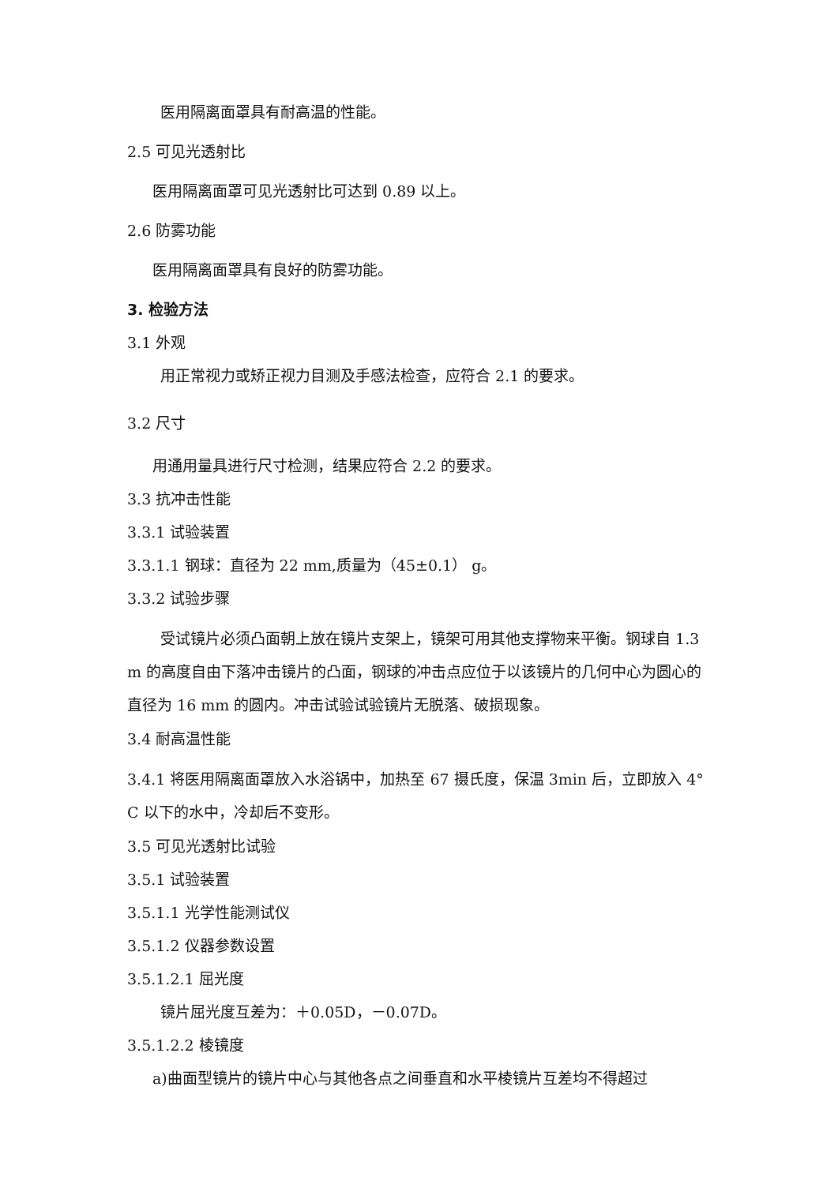医用隔离面罩具有耐高温的性能。
2.5 可见光透射比
医用隔离面罩可见光透射比可达到 0.89 以上。
2.6 防雾功能
医用隔离面罩具有良好的防雾功能。
3. 检验方法
3.1 外观
用正常视力或矫正视力目测及手感法检查，应符合 2.1 的要求。
3.2 尺寸
用通用量具进行尺寸检测，结果应符合 2.2 的要求。
3.3 抗冲击性能
3.3.1 试验装置
3.3.1.1 钢球：直径为 22 mm,质量为（45±0.1） g。
3.3.2 试验步骤
受试镜片必须凸面朝上放在镜片支架上，镜架可用其他支撑物来平衡。钢球自 1.3 m 的高度自由下落冲击镜片的凸面，钢球的冲击点应位于以该镜片的几何中心为圆心的直径为 16 mm 的圆内。冲击试验试验镜片无脱落、破损现象。
3.4 耐高温性能
3.4.1 将医用隔离面罩放入水浴锅中，加热至 67 摄氏度，保温 3min 后，立即放入 4° C 以下的水中，冷却后不变形。
3.5 可见光透射比试验
3.5.1 试验装置
3.5.1.1 光学性能测试仪
3.5.1.2 仪器参数设置
3.5.1.2.1 屈光度
镜片屈光度互差为：＋0.05D，－0.07D。
3.5.1.2.2 棱镜度
a)曲面型镜片的镜片中心与其他各点之间垂直和水平棱镜片互差均不得超过